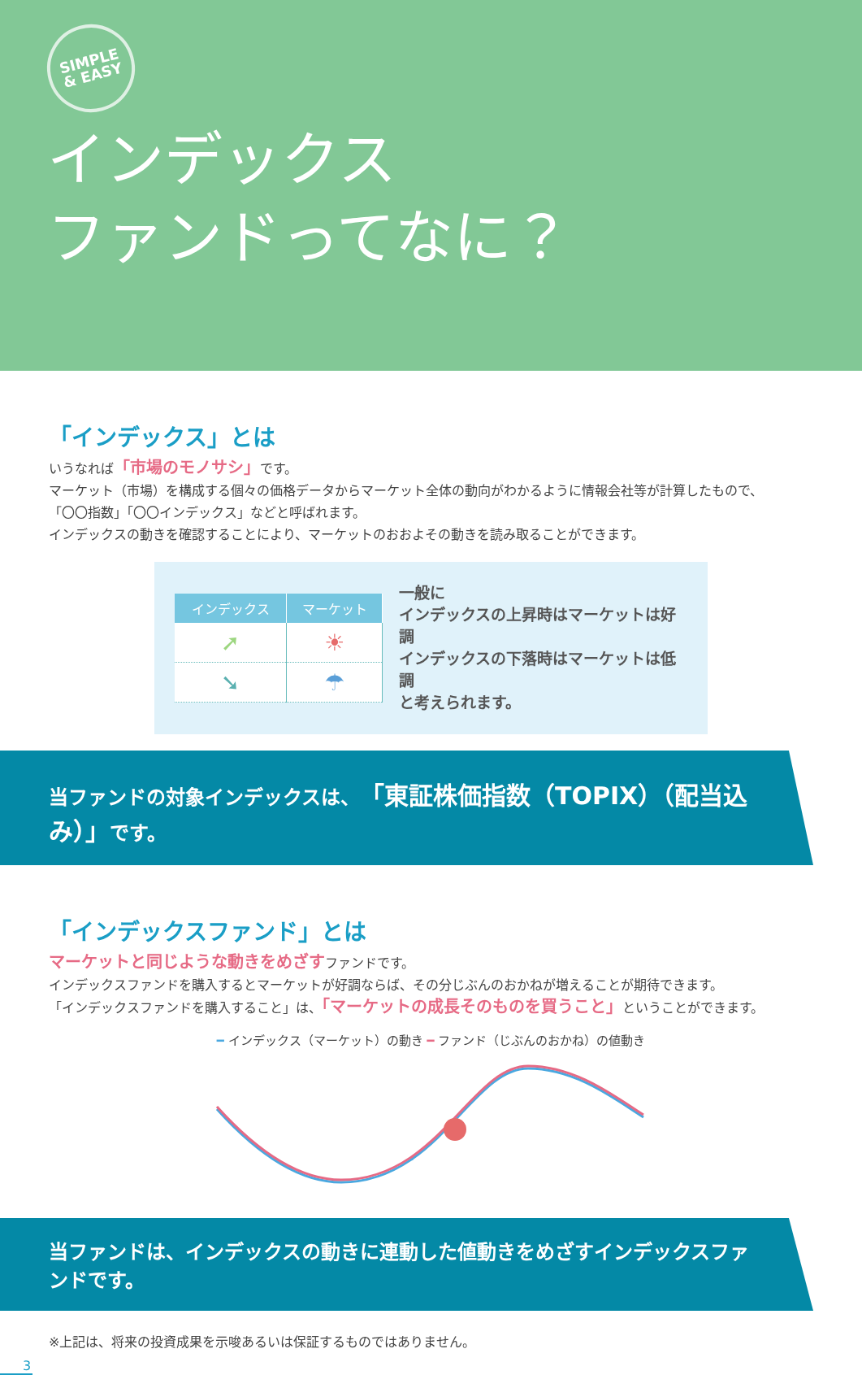SIMPLE
& EASY
インデックス
ファンドってなに？
「インデックス」とは
いうなれば「市場のモノサシ」です。
マーケット（市場）を構成する個々の価格データからマーケット全体の動向がわかるように情報会社等が計算したもので、
「〇〇指数」「〇〇インデックス」などと呼ばれます。
インデックスの動きを確認することにより、マーケットのおおよその動きを読み取ることができます。
| インデックス | マーケット |
| --- | --- |
| ➚ | ☀ |
| ➘ | ☂ |
一般に
インデックスの上昇時はマーケットは好調
インデックスの下落時はマーケットは低調
と考えられます。
当ファンドの対象インデックスは、「東証株価指数（TOPIX）（配当込み）」です。
「インデックスファンド」とは
マーケットと同じような動きをめざすファンドです。
インデックスファンドを購入するとマーケットが好調ならば、その分じぶんのおかねが増えることが期待できます。
「インデックスファンドを購入すること」は、「マーケットの成長そのものを買うこと」ということができます。
━ インデックス（マーケット）の動き ━ ファンド（じぶんのおかね）の値動き
当ファンドは、インデックスの動きに連動した値動きをめざすインデックスファンドです。
※上記は、将来の投資成果を示唆あるいは保証するものではありません。
3